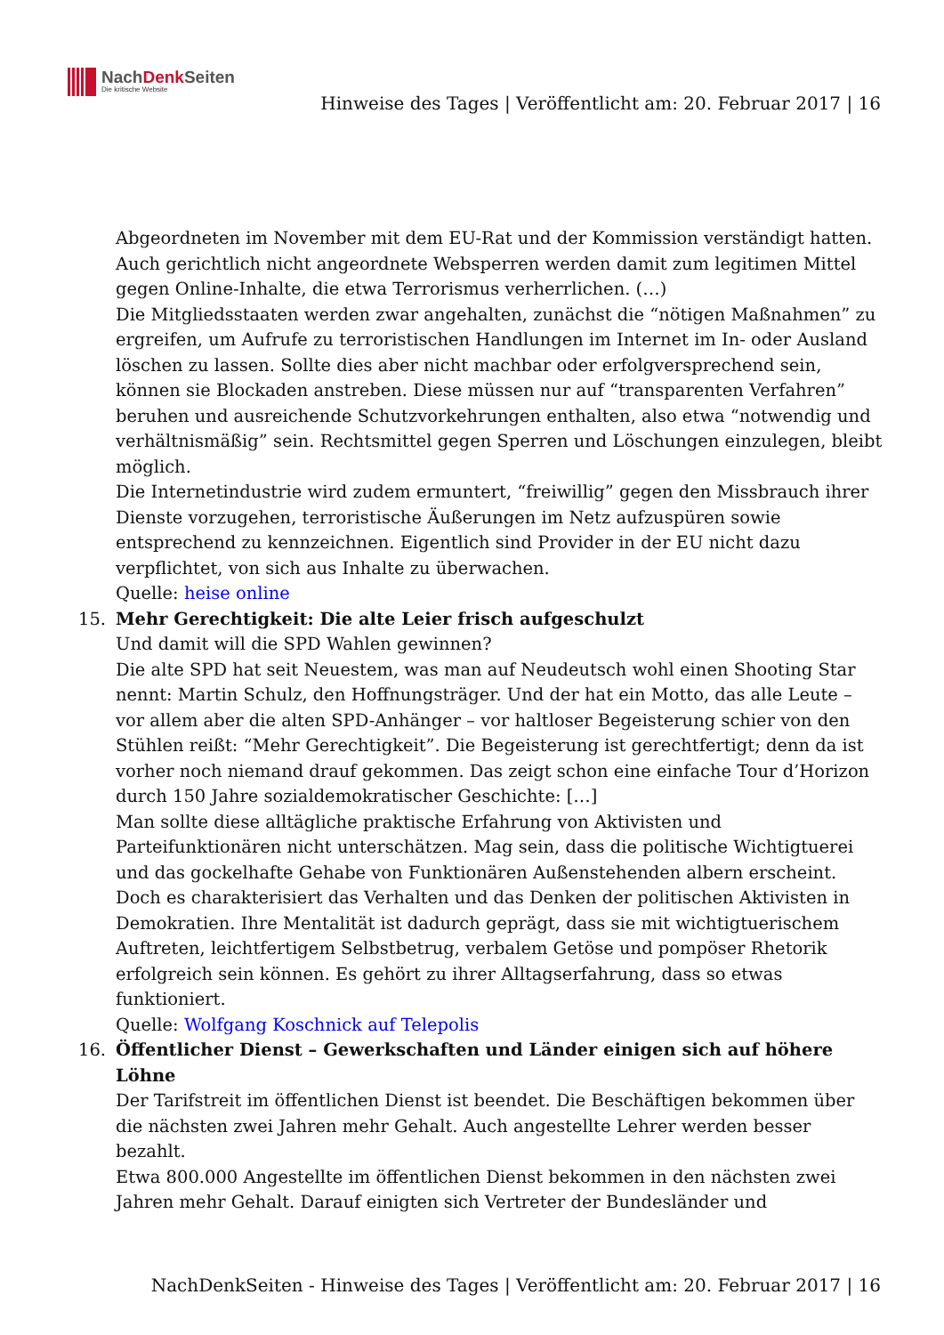NachDenk Seiten
Die kritische Website
Hinweise des Tages | Veröffentlicht am: 20. Februar 2017 | 16
Abgeordneten im November mit dem EU-Rat und der Kommission verständigt hatten. Auch gerichtlich nicht angeordnete Websperren werden damit zum legitimen Mittel gegen Online-Inhalte, die etwa Terrorismus verherrlichen. (…)
Die Mitgliedsstaaten werden zwar angehalten, zunächst die “nötigen Maßnahmen” zu ergreifen, um Aufrufe zu terroristischen Handlungen im Internet im In- oder Ausland löschen zu lassen. Sollte dies aber nicht machbar oder erfolgversprechend sein, können sie Blockaden anstreben. Diese müssen nur auf “transparenten Verfahren” beruhen und ausreichende Schutzvorkehrungen enthalten, also etwa “notwendig und verhältnismäßig” sein. Rechtsmittel gegen Sperren und Löschungen einzulegen, bleibt möglich.
Die Internetindustrie wird zudem ermuntert, “freiwillig” gegen den Missbrauch ihrer Dienste vorzugehen, terroristische Äußerungen im Netz aufzuspüren sowie entsprechend zu kennzeichnen. Eigentlich sind Provider in der EU nicht dazu verpflichtet, von sich aus Inhalte zu überwachen.
Quelle: heise online
15. Mehr Gerechtigkeit: Die alte Leier frisch aufgeschulzt
Und damit will die SPD Wahlen gewinnen?
Die alte SPD hat seit Neuestem, was man auf Neudeutsch wohl einen Shooting Star nennt: Martin Schulz, den Hoffnungsträger. Und der hat ein Motto, das alle Leute – vor allem aber die alten SPD-Anhänger – vor haltloser Begeisterung schier von den Stühlen reißt: “Mehr Gerechtigkeit”. Die Begeisterung ist gerechtfertigt; denn da ist vorher noch niemand drauf gekommen. Das zeigt schon eine einfache Tour d’Horizon durch 150 Jahre sozialdemokratischer Geschichte: […]
Man sollte diese alltägliche praktische Erfahrung von Aktivisten und Parteifunktionären nicht unterschätzen. Mag sein, dass die politische Wichtigtuerei und das gockelhafte Gehabe von Funktionären Außenstehenden albern erscheint. Doch es charakterisiert das Verhalten und das Denken der politischen Aktivisten in Demokratien. Ihre Mentalität ist dadurch geprägt, dass sie mit wichtigtuerischem Auftreten, leichtfertigem Selbstbetrug, verbalem Getöse und pompöser Rhetorik erfolgreich sein können. Es gehört zu ihrer Alltagserfahrung, dass so etwas funktioniert.
Quelle: Wolfgang Koschnick auf Telepolis
16. Öffentlicher Dienst – Gewerkschaften und Länder einigen sich auf höhere Löhne
Der Tarifstreit im öffentlichen Dienst ist beendet. Die Beschäftigen bekommen über die nächsten zwei Jahren mehr Gehalt. Auch angestellte Lehrer werden besser bezahlt.
Etwa 800.000 Angestellte im öffentlichen Dienst bekommen in den nächsten zwei Jahren mehr Gehalt. Darauf einigten sich Vertreter der Bundesländer und
NachDenkSeiten - Hinweise des Tages | Veröffentlicht am: 20. Februar 2017 | 16